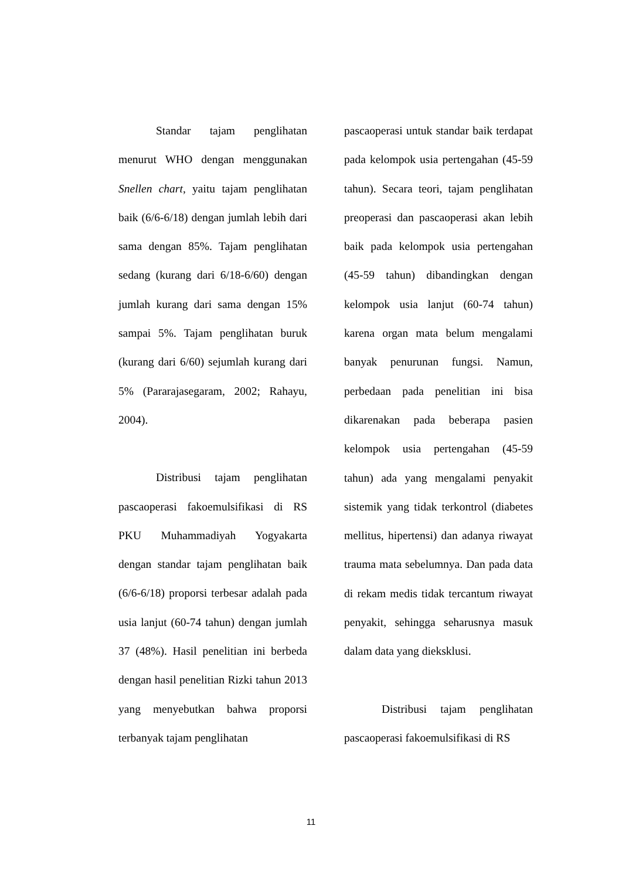Standar tajam penglihatan menurut WHO dengan menggunakan Snellen chart, yaitu tajam penglihatan baik (6/6-6/18) dengan jumlah lebih dari sama dengan 85%. Tajam penglihatan sedang (kurang dari 6/18-6/60) dengan jumlah kurang dari sama dengan 15% sampai 5%. Tajam penglihatan buruk (kurang dari 6/60) sejumlah kurang dari 5% (Pararajasegaram, 2002; Rahayu, 2004).
Distribusi tajam penglihatan pascaoperasi fakoemulsifikasi di RS PKU Muhammadiyah Yogyakarta dengan standar tajam penglihatan baik (6/6-6/18) proporsi terbesar adalah pada usia lanjut (60-74 tahun) dengan jumlah 37 (48%). Hasil penelitian ini berbeda dengan hasil penelitian Rizki tahun 2013 yang menyebutkan bahwa proporsi terbanyak tajam penglihatan
pascaoperasi untuk standar baik terdapat pada kelompok usia pertengahan (45-59 tahun). Secara teori, tajam penglihatan preoperasi dan pascaoperasi akan lebih baik pada kelompok usia pertengahan (45-59 tahun) dibandingkan dengan kelompok usia lanjut (60-74 tahun) karena organ mata belum mengalami banyak penurunan fungsi. Namun, perbedaan pada penelitian ini bisa dikarenakan pada beberapa pasien kelompok usia pertengahan (45-59 tahun) ada yang mengalami penyakit sistemik yang tidak terkontrol (diabetes mellitus, hipertensi) dan adanya riwayat trauma mata sebelumnya. Dan pada data di rekam medis tidak tercantum riwayat penyakit, sehingga seharusnya masuk dalam data yang dieksklusi.
Distribusi tajam penglihatan pascaoperasi fakoemulsifikasi di RS
11